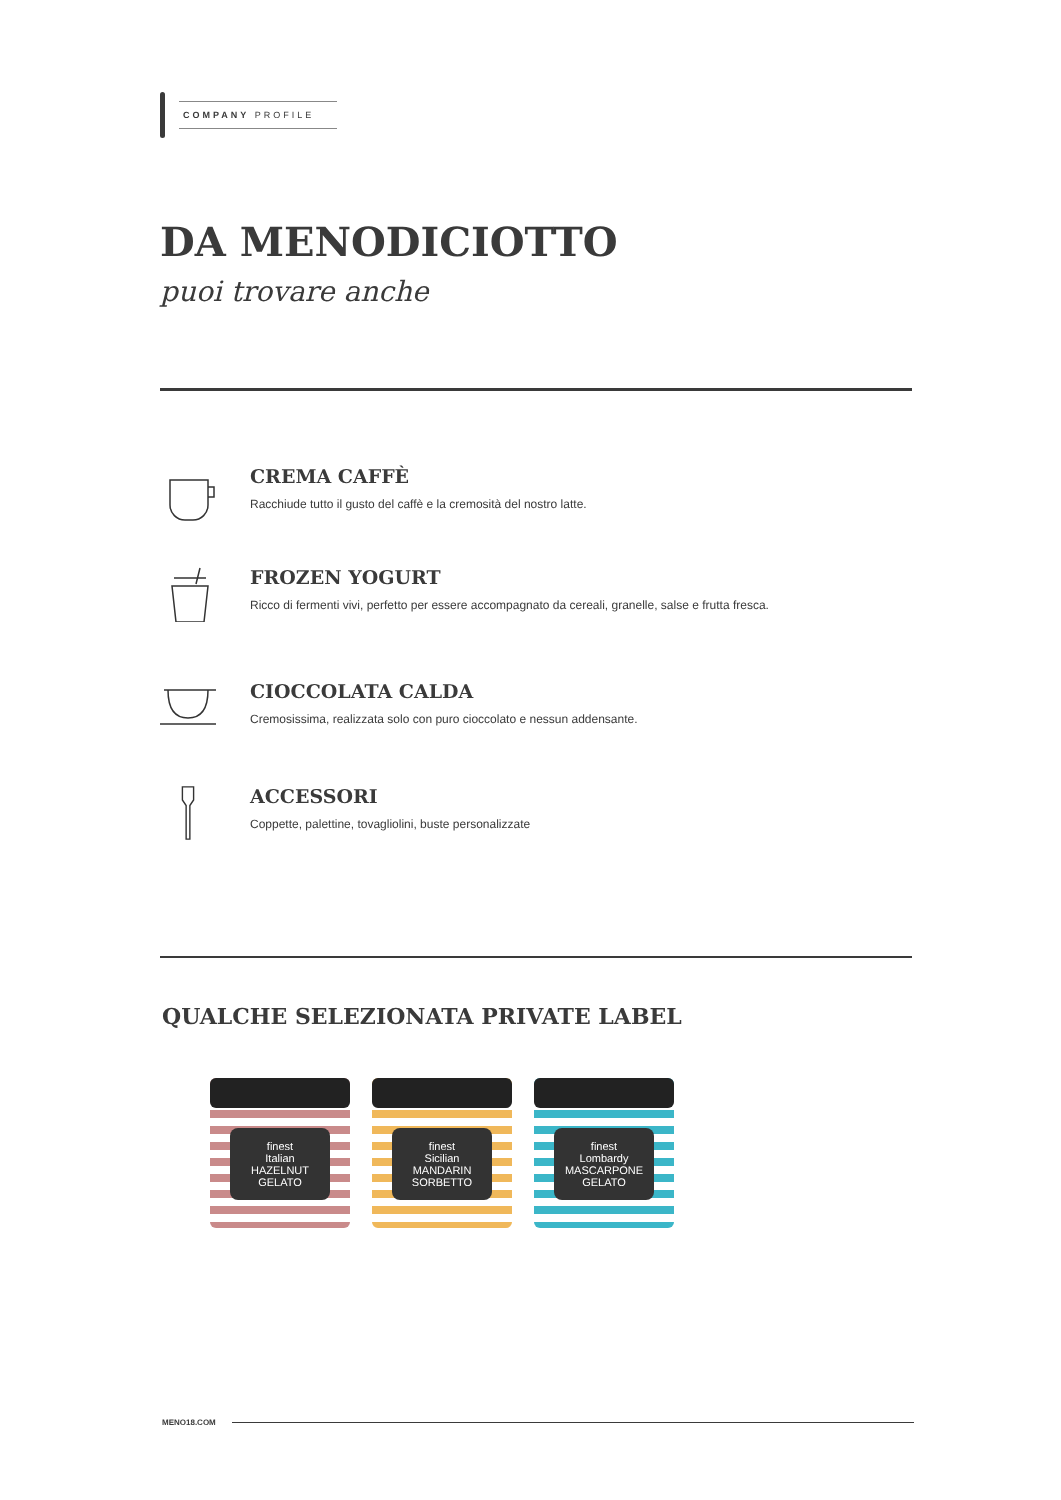COMPANY PROFILE
DA MENODICIOTTO
puoi trovare anche
CREMA CAFFÈ
Racchiude tutto il gusto del caffè e la cremosità del nostro latte.
FROZEN YOGURT
Ricco di fermenti vivi, perfetto per essere accompagnato da cereali, granelle, salse e frutta fresca.
CIOCCOLATA CALDA
Cremosissima, realizzata solo con puro cioccolato e nessun addensante.
ACCESSORI
Coppette, palettine, tovagliolini, buste personalizzate
QUALCHE SELEZIONATA PRIVATE LABEL
finest
Italian
HAZELNUT
GELATO
finest
Sicilian
MANDARIN
SORBETTO
finest
Lombardy
MASCARPONE
GELATO
MENO18.COM